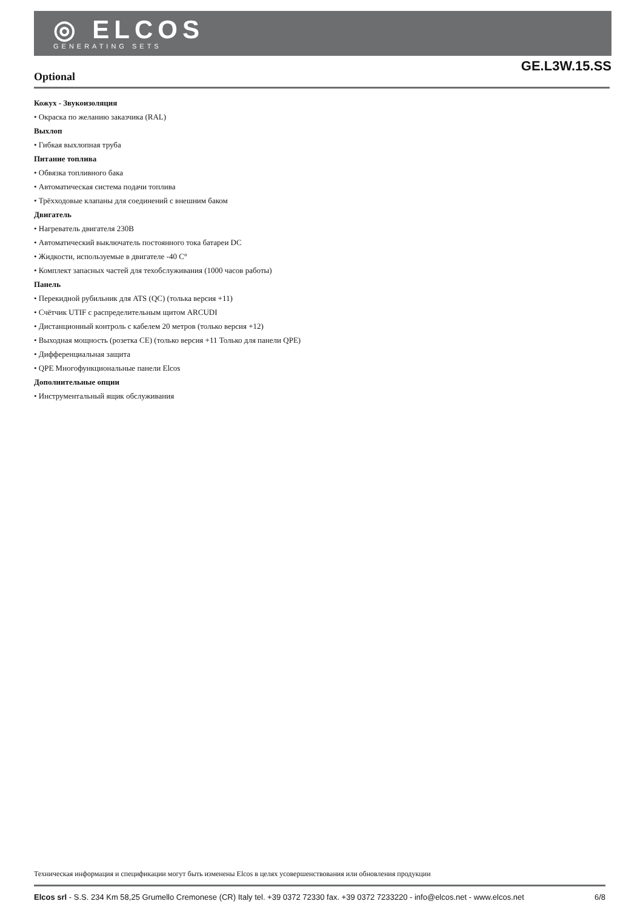◎ ELCOS
GENERATING SETS
GE.L3W.15.SS
Optional
Кожух - Звукоизоляция
• Окраска по желанию заказчика (RAL)
Выхлоп
• Гибкая выхлопная труба
Питание топлива
• Обвязка топливного бака
• Автоматическая система подачи топлива
• Трёхходовые клапаны для соединений с внешним баком
Двигатель
• Нагреватель двигателя 230В
• Автоматический выключатель постоянного тока батареи DC
• Жидкости, используемые в двигателе -40 C°
• Комплект запасных частей для техобслуживания (1000 часов работы)
Панель
• Перекидной рубильник для ATS (QC) (толька версия +11)
• Счётчик UTIF с распределительным щитом ARCUDI
• Дистанционный контроль с кабелем 20 метров (только версия +12)
• Выходная мощность (розетка CE) (только версия +11 Только для панели QPE)
• Дифференциальная защита
• QPE Многофункциональные панели Elcos
Дополнительные опции
• Инструментальный ящик обслуживания
Техническая информация и спецификации могут быть изменены Elcos в целях усовершенствования или обновления продукции
Elcos srl - S.S. 234 Km 58,25 Grumello Cremonese (CR) Italy tel. +39 0372 72330 fax. +39 0372 7233220 - info@elcos.net - www.elcos.net 6/8